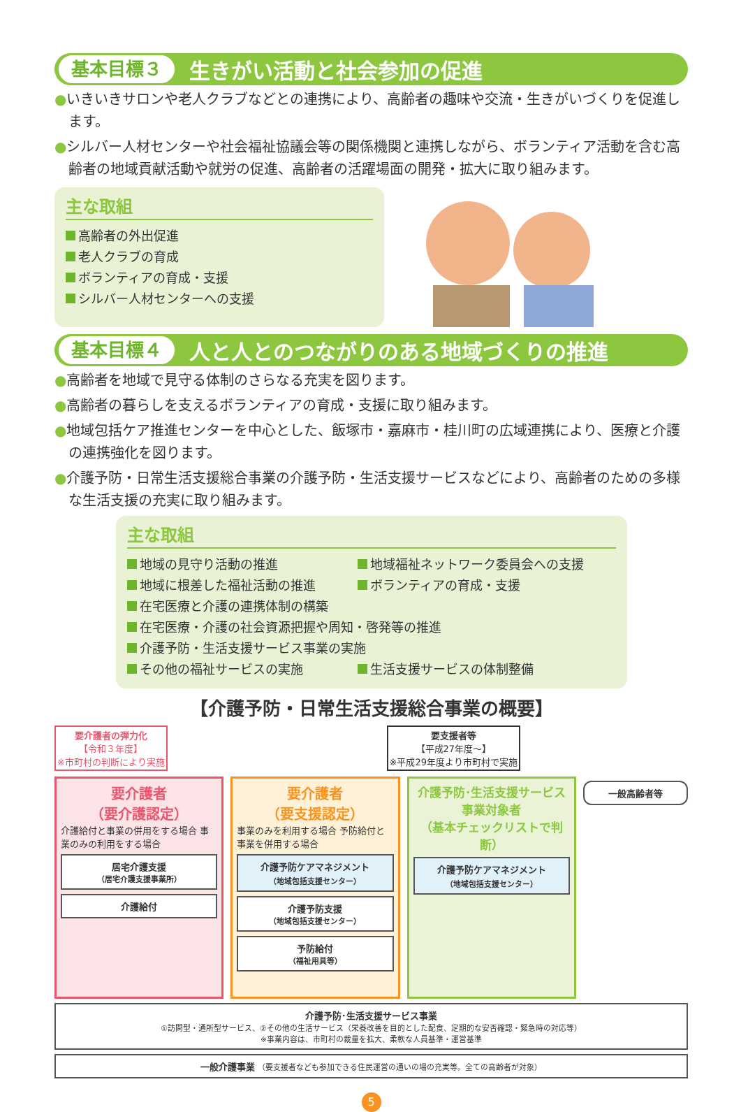基本目標３ 生きがい活動と社会参加の促進
●いきいきサロンや老人クラブなどとの連携により、高齢者の趣味や交流・生きがいづくりを促進します。
●シルバー人材センターや社会福祉協議会等の関係機関と連携しながら、ボランティア活動を含む高齢者の地域貢献活動や就労の促進、高齢者の活躍場面の開発・拡大に取り組みます。
主な取組
高齢者の外出促進
老人クラブの育成
ボランティアの育成・支援
シルバー人材センターへの支援
基本目標４ 人と人とのつながりのある地域づくりの推進
●高齢者を地域で見守る体制のさらなる充実を図ります。
●高齢者の暮らしを支えるボランティアの育成・支援に取り組みます。
●地域包括ケア推進センターを中心とした、飯塚市・嘉麻市・桂川町の広域連携により、医療と介護の連携強化を図ります。
●介護予防・日常生活支援総合事業の介護予防・生活支援サービスなどにより、高齢者のための多様な生活支援の充実に取り組みます。
主な取組
地域の見守り活動の推進 地域福祉ネットワーク委員会への支援
地域に根差した福祉活動の推進 ボランティアの育成・支援
在宅医療と介護の連携体制の構築
在宅医療・介護の社会資源把握や周知・啓発等の推進
介護予防・生活支援サービス事業の実施
その他の福祉サービスの実施 生活支援サービスの体制整備
【介護予防・日常生活支援総合事業の概要】
要介護者の弾力化
【令和３年度】
※市町村の判断により実施
要支援者等
【平成27年度～】
※平成29年度より市町村で実施
要介護者
（要介護認定）
介護給付と事業の併用をする場合 事業のみの利用をする場合
居宅介護支援
（居宅介護支援事業所）
介護給付
要介護者
（要支援認定）
事業のみを利用する場合 予防給付と事業を併用する場合
介護予防ケアマネジメント
（地域包括支援センター）
介護予防支援
（地域包括支援センター）
予防給付
（福祉用具等）
介護予防･生活支援サービス事業対象者
（基本チェックリストで判断）
介護予防ケアマネジメント
（地域包括支援センター）
一般高齢者等
介護予防･生活支援サービス事業
①訪問型・通所型サービス、②その他の生活サービス（栄養改善を目的とした配食、定期的な安否確認・緊急時の対応等）
※事業内容は、市町村の裁量を拡大、柔軟な人員基準・運営基準
一般介護事業 （要支援者なども参加できる住民運営の通いの場の充実等。全ての高齢者が対象）
5